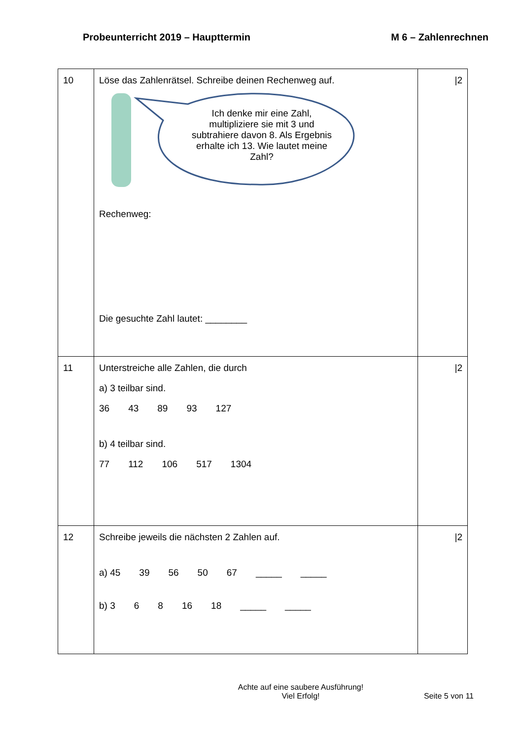Probeunterricht 2019 – Haupttermin M 6 – Zahlenrechnen
| 10 | Löse das Zahlenrätsel. Schreibe deinen Rechenweg auf. Ich denke mir eine Zahl, multipliziere sie mit 3 und subtrahiere davon 8. Als Ergebnis erhalte ich 13. Wie lautet meine Zahl? Rechenweg: Die gesuchte Zahl lautet: ________ | /2 |
| 11 | Unterstreiche alle Zahlen, die durch a) 3 teilbar sind. 36 43 89 93 127 b) 4 teilbar sind. 77 112 106 517 1304 | /2 |
| 12 | Schreibe jeweils die nächsten 2 Zahlen auf. a) 45 39 56 50 67 _____ _____ b) 3 6 8 16 18 _____ _____ | /2 |
Achte auf eine saubere Ausführung!
Viel Erfolg!
Seite 5 von 11